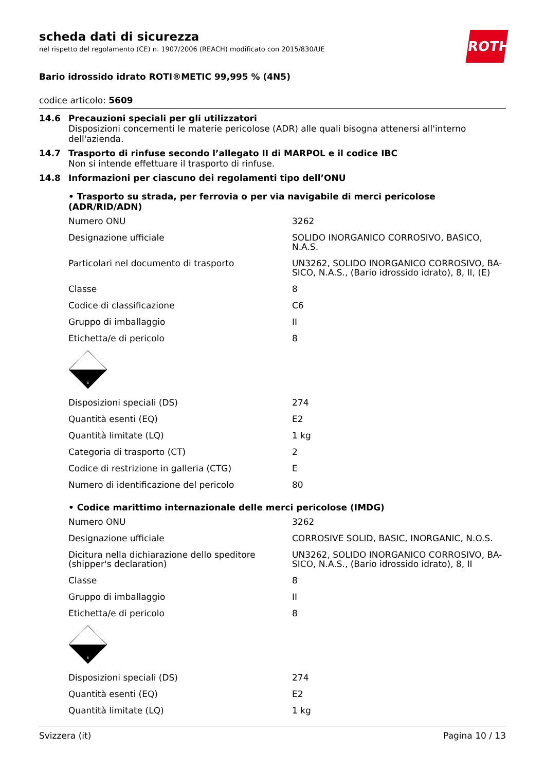ROTH
scheda dati di sicurezza
nel rispetto del regolamento (CE) n. 1907/2006 (REACH) modificato con 2015/830/UE
Bario idrossido idrato ROTI®METIC 99,995 % (4N5)
codice articolo: 5609
14.6 Precauzioni speciali per gli utilizzatori
Disposizioni concernenti le materie pericolose (ADR) alle quali bisogna attenersi all'interno dell'azienda.
14.7 Trasporto di rinfuse secondo l’allegato II di MARPOL e il codice IBC
Non si intende effettuare il trasporto di rinfuse.
14.8 Informazioni per ciascuno dei regolamenti tipo dell’ONU
• Trasporto su strada, per ferrovia o per via navigabile di merci pericolose (ADR/RID/ADN)
| Numero ONU | 3262 |
| Designazione ufficiale | SOLIDO INORGANICO CORROSIVO, BASICO, N.A.S. |
| Particolari nel documento di trasporto | UN3262, SOLIDO INORGANICO CORROSIVO, BA-SICO, N.A.S., (Bario idrossido idrato), 8, II, (E) |
| Classe | 8 |
| Codice di classificazione | C6 |
| Gruppo di imballaggio | II |
| Etichetta/e di pericolo | 8 |
| 8 | |
| Disposizioni speciali (DS) | 274 |
| Quantità esenti (EQ) | E2 |
| Quantità limitate (LQ) | 1 kg |
| Categoria di trasporto (CT) | 2 |
| Codice di restrizione in galleria (CTG) | E |
| Numero di identificazione del pericolo | 80 |
• Codice marittimo internazionale delle merci pericolose (IMDG)
| Numero ONU | 3262 |
| Designazione ufficiale | CORROSIVE SOLID, BASIC, INORGANIC, N.O.S. |
| Dicitura nella dichiarazione dello speditore (shipper's declaration) | UN3262, SOLIDO INORGANICO CORROSIVO, BA-SICO, N.A.S., (Bario idrossido idrato), 8, II |
| Classe | 8 |
| Gruppo di imballaggio | II |
| Etichetta/e di pericolo | 8 |
| 8 | |
| Disposizioni speciali (DS) | 274 |
| Quantità esenti (EQ) | E2 |
| Quantità limitate (LQ) | 1 kg |
Svizzera (it) Pagina 10 / 13